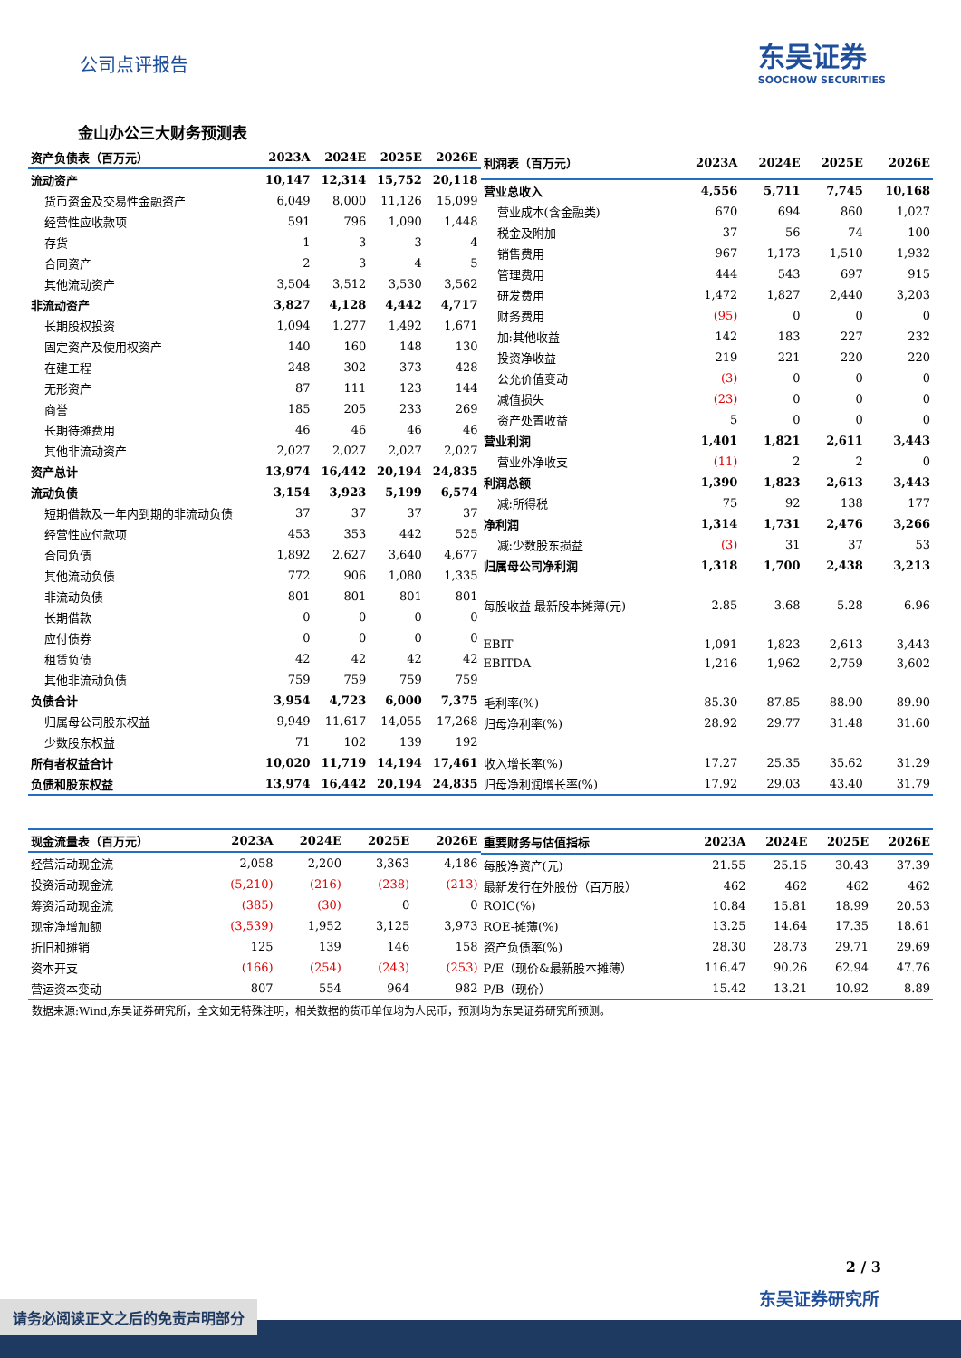公司点评报告
东吴证券
SOOCHOW SECURITIES
金山办公三大财务预测表
| 资产负债表（百万元） | 2023A | 2024E | 2025E | 2026E |
| --- | --- | --- | --- | --- |
| 流动资产 | 10,147 | 12,314 | 15,752 | 20,118 |
| 货币资金及交易性金融资产 | 6,049 | 8,000 | 11,126 | 15,099 |
| 经营性应收款项 | 591 | 796 | 1,090 | 1,448 |
| 存货 | 1 | 3 | 3 | 4 |
| 合同资产 | 2 | 3 | 4 | 5 |
| 其他流动资产 | 3,504 | 3,512 | 3,530 | 3,562 |
| 非流动资产 | 3,827 | 4,128 | 4,442 | 4,717 |
| 长期股权投资 | 1,094 | 1,277 | 1,492 | 1,671 |
| 固定资产及使用权资产 | 140 | 160 | 148 | 130 |
| 在建工程 | 248 | 302 | 373 | 428 |
| 无形资产 | 87 | 111 | 123 | 144 |
| 商誉 | 185 | 205 | 233 | 269 |
| 长期待摊费用 | 46 | 46 | 46 | 46 |
| 其他非流动资产 | 2,027 | 2,027 | 2,027 | 2,027 |
| 资产总计 | 13,974 | 16,442 | 20,194 | 24,835 |
| 流动负债 | 3,154 | 3,923 | 5,199 | 6,574 |
| 短期借款及一年内到期的非流动负债 | 37 | 37 | 37 | 37 |
| 经营性应付款项 | 453 | 353 | 442 | 525 |
| 合同负债 | 1,892 | 2,627 | 3,640 | 4,677 |
| 其他流动负债 | 772 | 906 | 1,080 | 1,335 |
| 非流动负债 | 801 | 801 | 801 | 801 |
| 长期借款 | 0 | 0 | 0 | 0 |
| 应付债券 | 0 | 0 | 0 | 0 |
| 租赁负债 | 42 | 42 | 42 | 42 |
| 其他非流动负债 | 759 | 759 | 759 | 759 |
| 负债合计 | 3,954 | 4,723 | 6,000 | 7,375 |
| 归属母公司股东权益 | 9,949 | 11,617 | 14,055 | 17,268 |
| 少数股东权益 | 71 | 102 | 139 | 192 |
| 所有者权益合计 | 10,020 | 11,719 | 14,194 | 17,461 |
| 负债和股东权益 | 13,974 | 16,442 | 20,194 | 24,835 |
| 利润表（百万元） | 2023A | 2024E | 2025E | 2026E |
| --- | --- | --- | --- | --- |
| 营业总收入 | 4,556 | 5,711 | 7,745 | 10,168 |
| 营业成本(含金融类) | 670 | 694 | 860 | 1,027 |
| 税金及附加 | 37 | 56 | 74 | 100 |
| 销售费用 | 967 | 1,173 | 1,510 | 1,932 |
| 管理费用 | 444 | 543 | 697 | 915 |
| 研发费用 | 1,472 | 1,827 | 2,440 | 3,203 |
| 财务费用 | (95) | 0 | 0 | 0 |
| 加:其他收益 | 142 | 183 | 227 | 232 |
| 投资净收益 | 219 | 221 | 220 | 220 |
| 公允价值变动 | (3) | 0 | 0 | 0 |
| 减值损失 | (23) | 0 | 0 | 0 |
| 资产处置收益 | 5 | 0 | 0 | 0 |
| 营业利润 | 1,401 | 1,821 | 2,611 | 3,443 |
| 营业外净收支 | (11) | 2 | 2 | 0 |
| 利润总额 | 1,390 | 1,823 | 2,613 | 3,443 |
| 减:所得税 | 75 | 92 | 138 | 177 |
| 净利润 | 1,314 | 1,731 | 2,476 | 3,266 |
| 减:少数股东损益 | (3) | 31 | 37 | 53 |
| 归属母公司净利润 | 1,318 | 1,700 | 2,438 | 3,213 |
| 每股收益-最新股本摊薄(元) | 2.85 | 3.68 | 5.28 | 6.96 |
| EBIT | 1,091 | 1,823 | 2,613 | 3,443 |
| EBITDA | 1,216 | 1,962 | 2,759 | 3,602 |
| 毛利率(%) | 85.30 | 87.85 | 88.90 | 89.90 |
| 归母净利率(%) | 28.92 | 29.77 | 31.48 | 31.60 |
| 收入增长率(%) | 17.27 | 25.35 | 35.62 | 31.29 |
| 归母净利润增长率(%) | 17.92 | 29.03 | 43.40 | 31.79 |
| 现金流量表（百万元） | 2023A | 2024E | 2025E | 2026E |
| --- | --- | --- | --- | --- |
| 经营活动现金流 | 2,058 | 2,200 | 3,363 | 4,186 |
| 投资活动现金流 | (5,210) | (216) | (238) | (213) |
| 筹资活动现金流 | (385) | (30) | 0 | 0 |
| 现金净增加额 | (3,539) | 1,952 | 3,125 | 3,973 |
| 折旧和摊销 | 125 | 139 | 146 | 158 |
| 资本开支 | (166) | (254) | (243) | (253) |
| 营运资本变动 | 807 | 554 | 964 | 982 |
| 重要财务与估值指标 | 2023A | 2024E | 2025E | 2026E |
| --- | --- | --- | --- | --- |
| 每股净资产(元) | 21.55 | 25.15 | 30.43 | 37.39 |
| 最新发行在外股份（百万股） | 462 | 462 | 462 | 462 |
| ROIC(%) | 10.84 | 15.81 | 18.99 | 20.53 |
| ROE-摊薄(%) | 13.25 | 14.64 | 17.35 | 18.61 |
| 资产负债率(%) | 28.30 | 28.73 | 29.71 | 29.69 |
| P/E（现价&最新股本摊薄） | 116.47 | 90.26 | 62.94 | 47.76 |
| P/B（现价） | 15.42 | 13.21 | 10.92 | 8.89 |
数据来源:Wind,东吴证券研究所，全文如无特殊注明，相关数据的货币单位均为人民币，预测均为东吴证券研究所预测。
2 / 3
东吴证券研究所
请务必阅读正文之后的免责声明部分